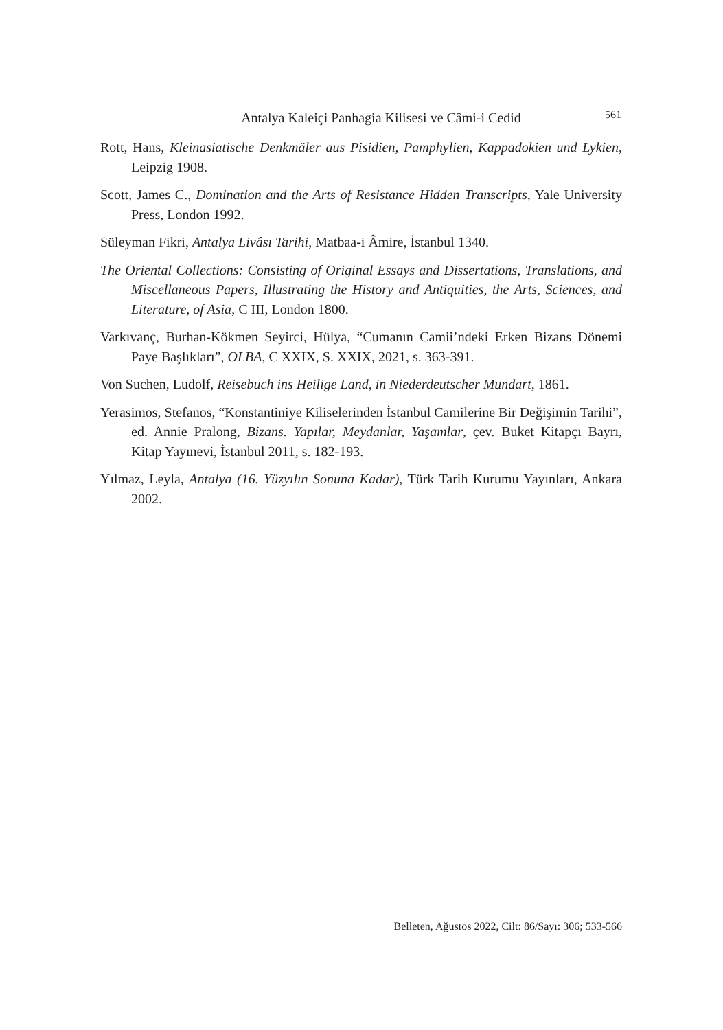Antalya Kaleiçi Panhagia Kilisesi ve Câmi-i Cedid 561
Rott, Hans, Kleinasiatische Denkmäler aus Pisidien, Pamphylien, Kappadokien und Lykien, Leipzig 1908.
Scott, James C., Domination and the Arts of Resistance Hidden Transcripts, Yale University Press, London 1992.
Süleyman Fikri, Antalya Livâsı Tarihi, Matbaa-i Âmire, İstanbul 1340.
The Oriental Collections: Consisting of Original Essays and Dissertations, Translations, and Miscellaneous Papers, Illustrating the History and Antiquities, the Arts, Sciences, and Literature, of Asia, C III, London 1800.
Varkıvanç, Burhan-Kökmen Seyirci, Hülya, “Cumanın Camii’ndeki Erken Bizans Dönemi Paye Başlıkları”, OLBA, C XXIX, S. XXIX, 2021, s. 363-391.
Von Suchen, Ludolf, Reisebuch ins Heilige Land, in Niederdeutscher Mundart, 1861.
Yerasimos, Stefanos, “Konstantiniye Kiliselerinden İstanbul Camilerine Bir Değişimin Tarihi”, ed. Annie Pralong, Bizans. Yapılar, Meydanlar, Yaşamlar, çev. Buket Kitapçı Bayrı, Kitap Yayınevi, İstanbul 2011, s. 182-193.
Yılmaz, Leyla, Antalya (16. Yüzyılın Sonuna Kadar), Türk Tarih Kurumu Yayınları, Ankara 2002.
Belleten, Ağustos 2022, Cilt: 86/Sayı: 306; 533-566